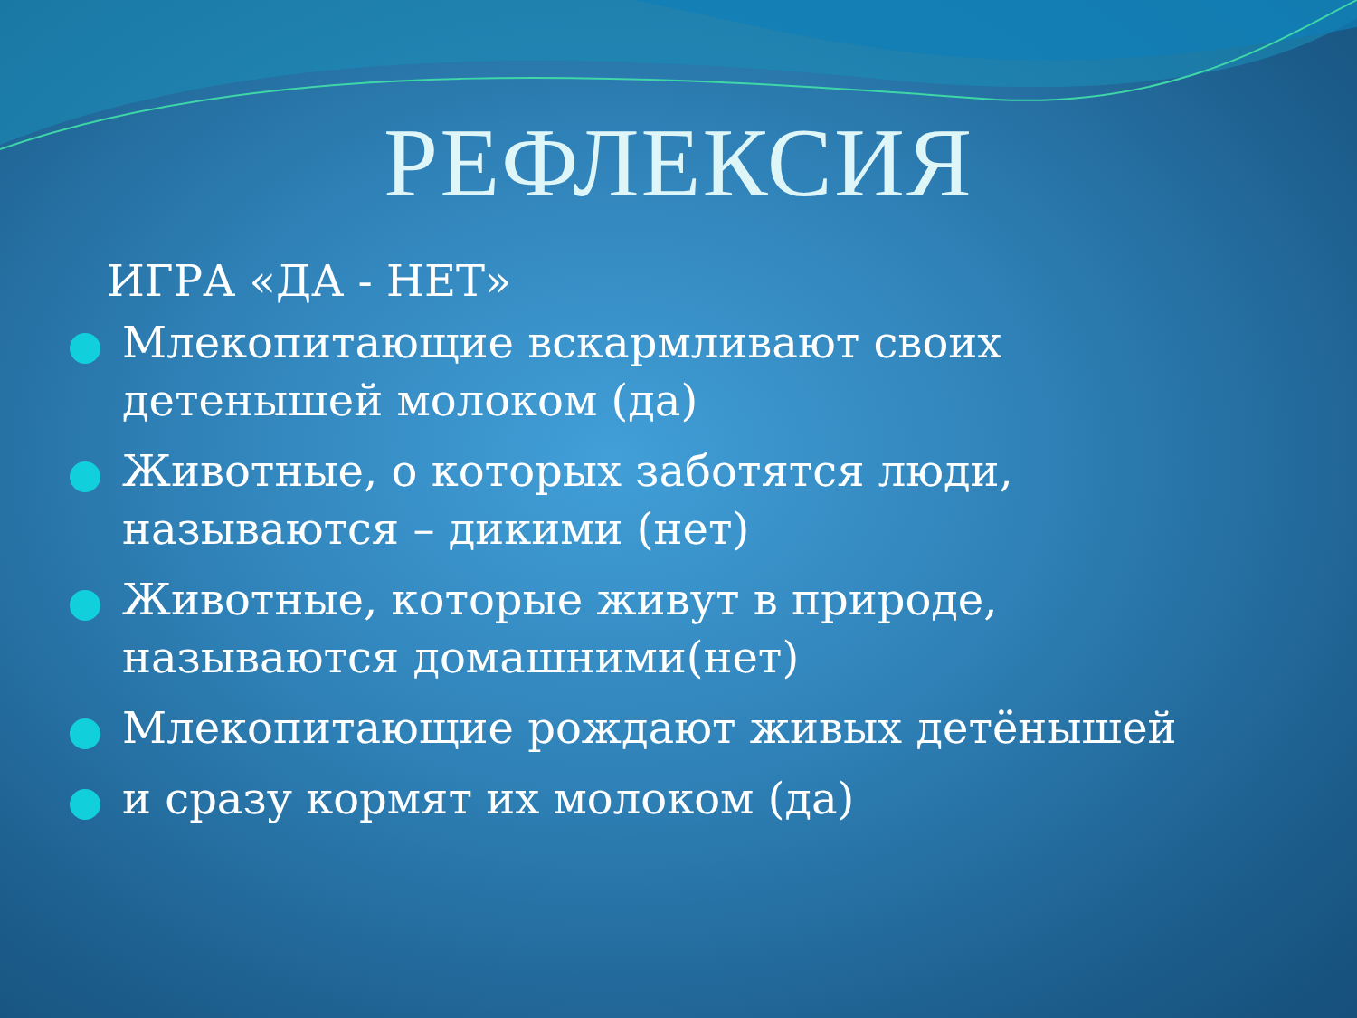РЕФЛЕКСИЯ
ИГРА «ДА - НЕТ»
Млекопитающие вскармливают своих детенышей молоком (да)
Животные, о которых заботятся люди, называются – дикими (нет)
Животные, которые живут в природе, называются домашними(нет)
Млекопитающие рождают живых детёнышей
и сразу кормят их молоком (да)